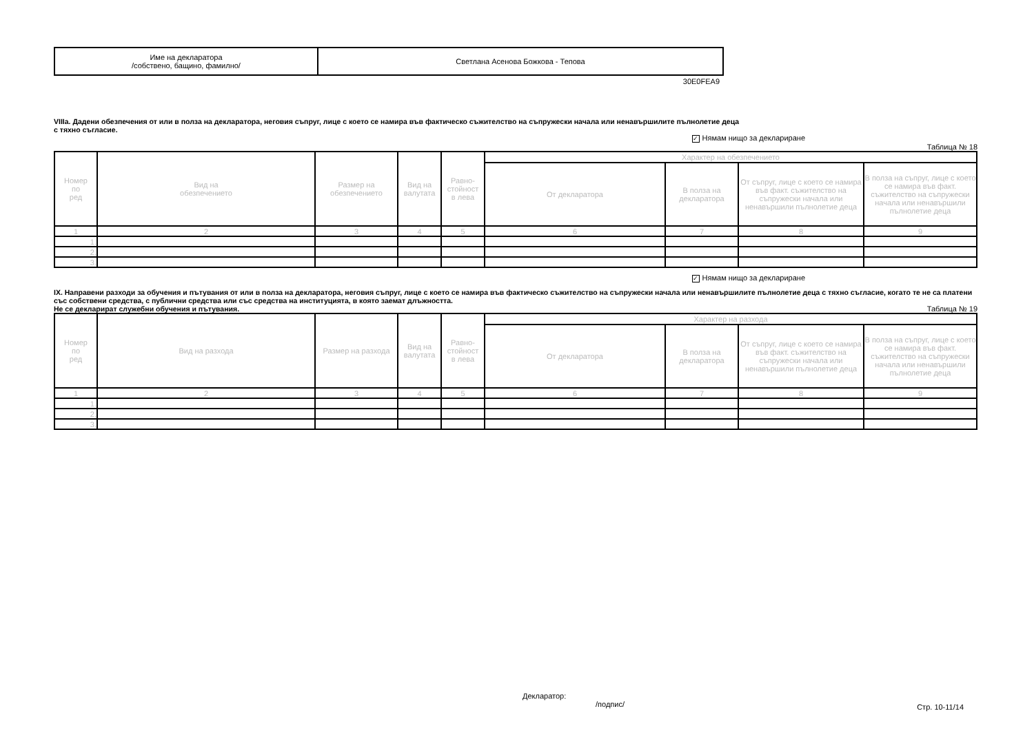| Име на декларатора /собствено, бащино, фамилно/ | Светлана Асенова Божкова - Тепова |
30E0FEA9
VIIIa. Дадени обезпечения от или в полза на декларатора, неговия съпруг, лице с което се намира във фактическо съжителство на съпружески начала или ненавършилите пълнолетие деца
с тяхно съгласие.
✓ Нямам нищо за деклариране
Таблица № 18
| Номер по ред | Вид на обезпечението | Размер на обезпечението | Вид на валутата | Равно- стойност в лева | Характер на обезпечението | | | |
| --- | --- | --- | --- | --- | --- | --- | --- | --- |
| | | | | | От декларатора | В полза на декларатора | От съпруг, лице с което се намира във факт. съжителство на съпружески начала или ненавършили пълнолетие деца | В полза на съпруг, лице с което се намира във факт. съжителство на съпружески начала или ненавършили пълнолетие деца |
| 1 | 2 | 3 | 4 | 5 | 6 | 7 | 8 | 9 |
| 1. | | | | | | | | |
| 2. | | | | | | | | |
| 3. | | | | | | | | |
✓ Нямам нищо за деклариране
IX. Направени разходи за обучения и пътувания от или в полза на декларатора, неговия съпруг, лице с което се намира във фактическо съжителство на съпружески начала или ненавършилите пълнолетие деца с тяхно съгласие, когато те не са платени със собствени средства, с публични средства или със средства на институцията, в която заемат длъжността.
Не се декларират служебни обучения и пътувания. Таблица № 19
| Номер по ред | Вид на разхода | Размер на разхода | Вид на валутата | Равно- стойност в лева | Характер на разхода | | | |
| --- | --- | --- | --- | --- | --- | --- | --- | --- |
| | | | | | От декларатора | В полза на декларатора | От съпруг, лице с което се намира във факт. съжителство на съпружески начала или ненавършили пълнолетие деца | В полза на съпруг, лице с което се намира във факт. съжителство на съпружески начала или ненавършили пълнолетие деца |
| 1 | 2 | 3 | 4 | 5 | 6 | 7 | 8 | 9 |
| 1. | | | | | | | | |
| 2. | | | | | | | | |
| 3. | | | | | | | | |
Декларатор:
/подпис/
Стр. 10-11/14